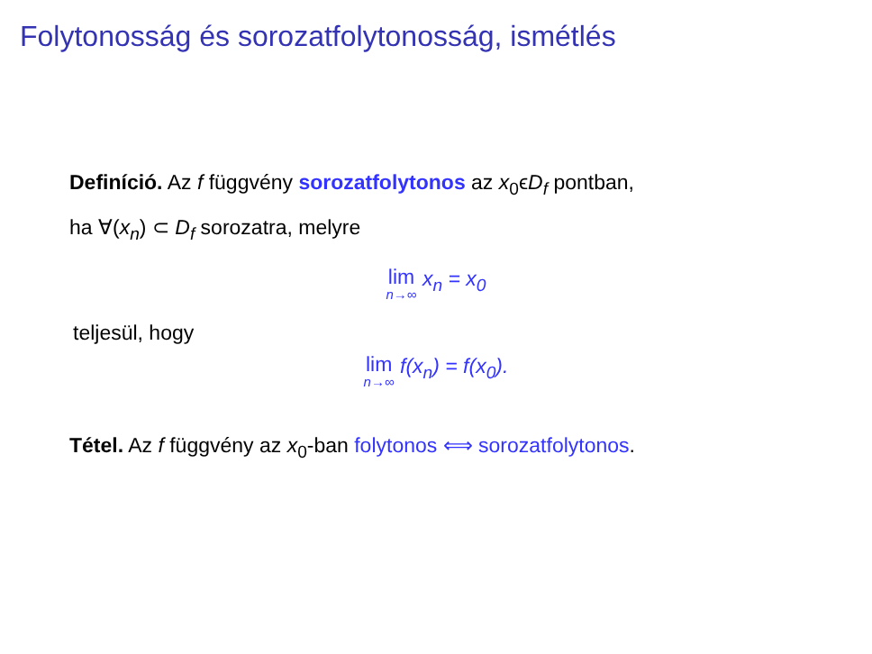Folytonosság és sorozatfolytonosság, ismétlés
Definíció. Az f függvény sorozatfolytonos az x<sub>0</sub>ϵD<sub>f</sub> pontban,
ha ∀(x<sub>n</sub>) ⊂ D<sub>f</sub> sorozatra, melyre
lim n→∞ x<sub>n</sub> = x<sub>0</sub>
teljesül, hogy
lim n→∞ f(x<sub>n</sub>) = f(x<sub>0</sub>).
Tétel. Az f függvény az x<sub>0</sub>-ban folytonos ⟺ sorozatfolytonos.